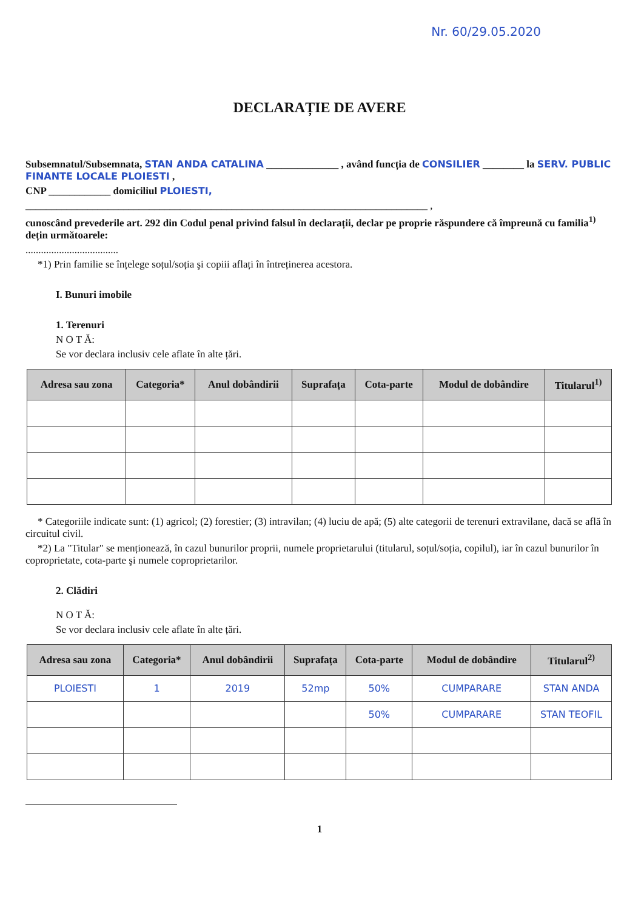Nr. 60/29.05.2020
DECLARAȚIE DE AVERE
Subsemnatul/Subsemnata, STAN ANDA CATALINA ______________ , având funcția de CONSILIER ________ la SERV. PUBLIC FINANTE LOCALE PLOIESTI ,
CNP ____________ domiciliul PLOIESTI,
______________________________________________________________________________ ,
cunoscând prevederile art. 292 din Codul penal privind falsul în declarații, declar pe proprie răspundere că împreună cu familia<sup>1)</sup> dețin următoarele:
....................................
*1) Prin familie se înțelege soțul/soția şi copiii aflați în întreținerea acestora.
I. Bunuri imobile
1. Terenuri
N O T Ă:
Se vor declara inclusiv cele aflate în alte țări.
| Adresa sau zona | Categoria* | Anul dobândirii | Suprafața | Cota-parte | Modul de dobândire | Titularul<sup>1)</sup> |
| --- | --- | --- | --- | --- | --- | --- |
* Categoriile indicate sunt: (1) agricol; (2) forestier; (3) intravilan; (4) luciu de apă; (5) alte categorii de terenuri extravilane, dacă se află în circuitul civil.
*2) La "Titular" se menționează, în cazul bunurilor proprii, numele proprietarului (titularul, soțul/soția, copilul), iar în cazul bunurilor în coproprietate, cota-parte şi numele coproprietarilor.
2. Clădiri
N O T Ă:
Se vor declara inclusiv cele aflate în alte țări.
| Adresa sau zona | Categoria* | Anul dobândirii | Suprafața | Cota-parte | Modul de dobândire | Titularul<sup>2)</sup> |
| --- | --- | --- | --- | --- | --- | --- |
| PLOIESTI | 1 | 2019 | 52mp | 50% | CUMPARARE | STAN ANDA |
| | | | | 50% | CUMPARARE | STAN TEOFIL |
1